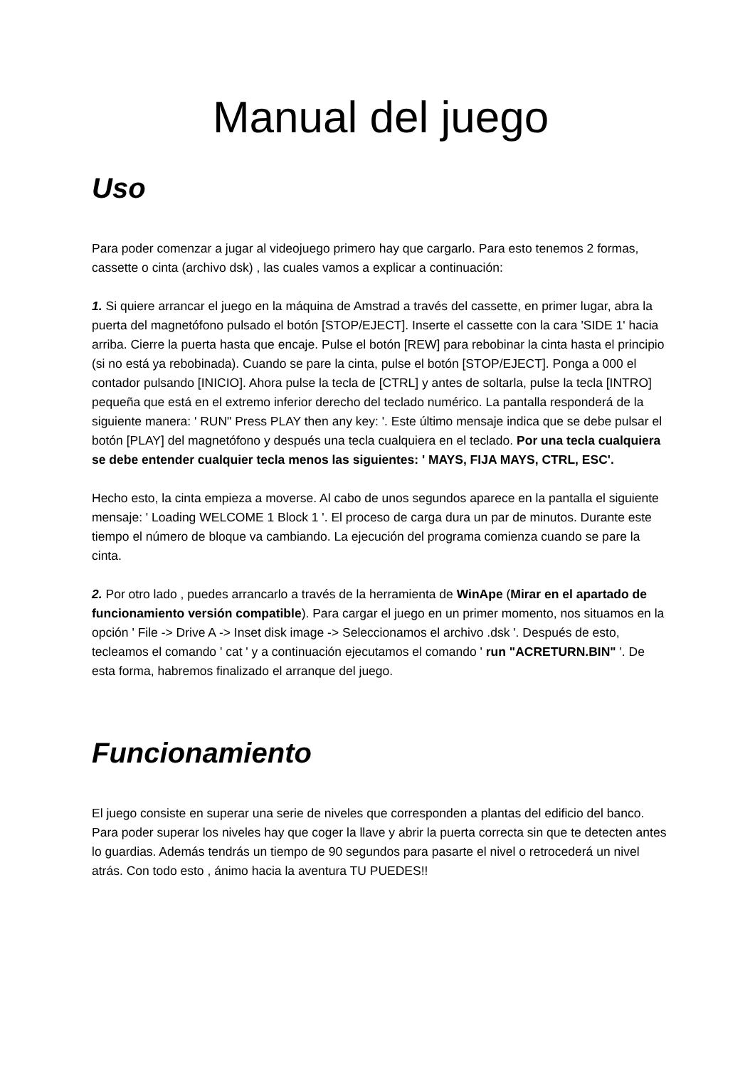Manual del juego
Uso
Para poder comenzar a jugar al videojuego primero hay que cargarlo. Para esto tenemos 2 formas, cassette o cinta (archivo dsk) , las cuales vamos a explicar a continuación:
1. Si quiere arrancar el juego en la máquina de Amstrad a través del cassette, en primer lugar, abra la puerta del magnetófono pulsado el botón [STOP/EJECT]. Inserte el cassette con la cara 'SIDE 1' hacia arriba. Cierre la puerta hasta que encaje. Pulse el botón [REW] para rebobinar la cinta hasta el principio (si no está ya rebobinada). Cuando se pare la cinta, pulse el botón [STOP/EJECT]. Ponga a 000 el contador pulsando [INICIO]. Ahora pulse la tecla de [CTRL] y antes de soltarla, pulse la tecla [INTRO] pequeña que está en el extremo inferior derecho del teclado numérico. La pantalla responderá de la siguiente manera: ' RUN" Press PLAY then any key: '. Este último mensaje indica que se debe pulsar el botón [PLAY] del magnetófono y después una tecla cualquiera en el teclado. Por una tecla cualquiera se debe entender cualquier tecla menos las siguientes: ' MAYS, FIJA MAYS, CTRL, ESC'.
Hecho esto, la cinta empieza a moverse. Al cabo de unos segundos aparece en la pantalla el siguiente mensaje: ' Loading WELCOME 1 Block 1 '. El proceso de carga dura un par de minutos. Durante este tiempo el número de bloque va cambiando. La ejecución del programa comienza cuando se pare la cinta.
2. Por otro lado , puedes arrancarlo a través de la herramienta de WinApe (Mirar en el apartado de funcionamiento versión compatible). Para cargar el juego en un primer momento, nos situamos en la opción ' File -> Drive A -> Inset disk image -> Seleccionamos el archivo .dsk '. Después de esto, tecleamos el comando ' cat ' y a continuación ejecutamos el comando ' run "ACRETURN.BIN" '. De esta forma, habremos finalizado el arranque del juego.
Funcionamiento
El juego consiste en superar una serie de niveles que corresponden a plantas del edificio del banco. Para poder superar los niveles hay que coger la llave y abrir la puerta correcta sin que te detecten antes lo guardias. Además tendrás un tiempo de 90 segundos para pasarte el nivel o retrocederá un nivel atrás. Con todo esto , ánimo hacia la aventura TU PUEDES!!